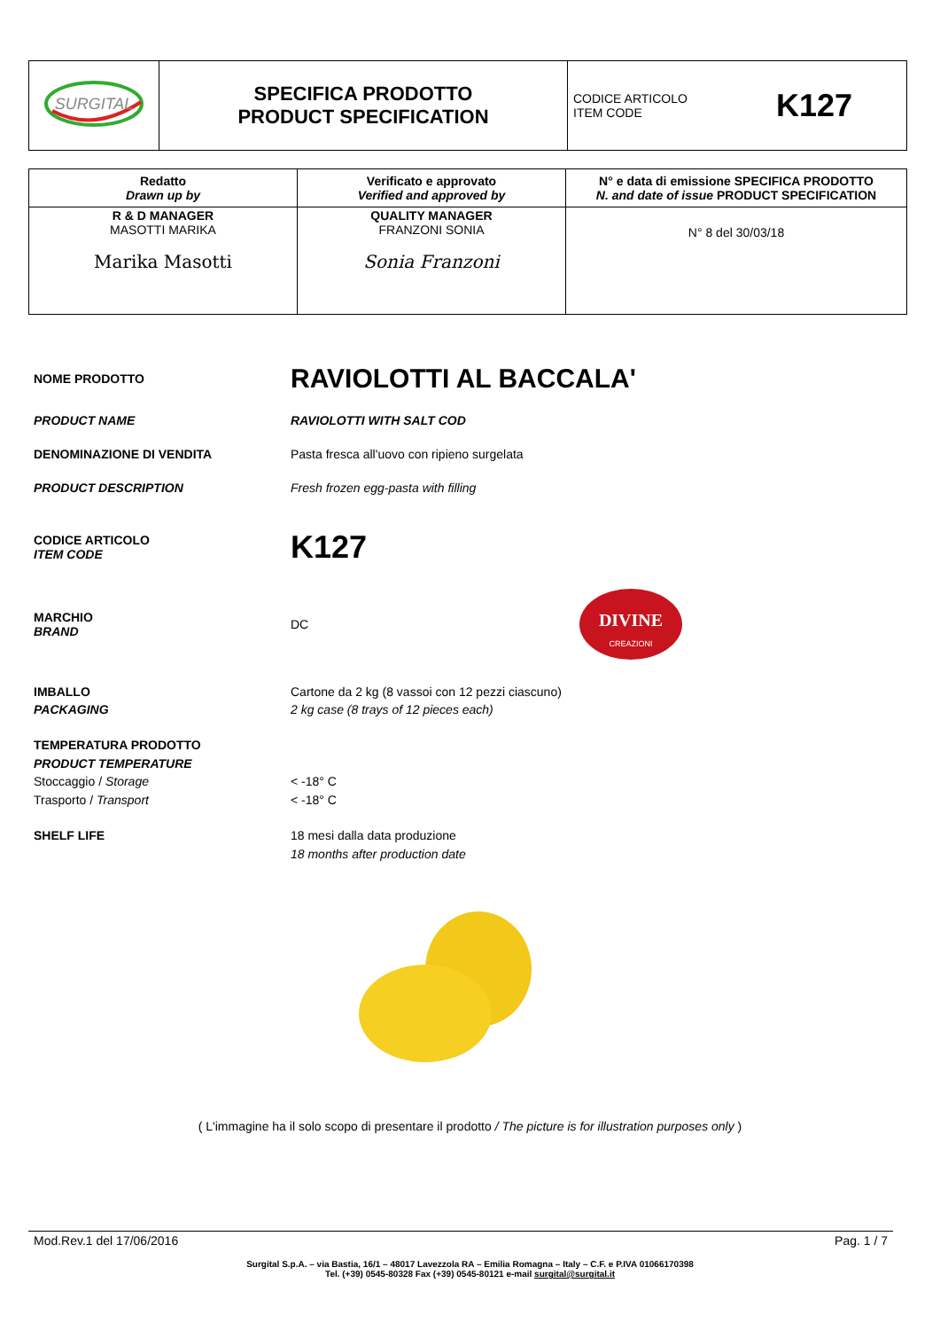| SURGITAL | SPECIFICA PRODOTTO PRODUCT SPECIFICATION | CODICE ARTICOLO ITEM CODE K127 |
| Redatto Drawn up by | Verificato e approvato Verified and approved by | N° e data di emissione SPECIFICA PRODOTTO N. and date of issue PRODUCT SPECIFICATION |
| R & D MANAGER MASOTTI MARIKA Marika Masotti | QUALITY MANAGER FRANZONI SONIA Sonia Franzoni | N° 8 del 30/03/18 |
NOME PRODOTTO
RAVIOLOTTI AL BACCALA'
PRODUCT NAME RAVIOLOTTI WITH SALT COD
DENOMINAZIONE DI VENDITA Pasta fresca all'uovo con ripieno surgelata
PRODUCT DESCRIPTION Fresh frozen egg-pasta with filling
CODICE ARTICOLO
ITEM CODE
K127
MARCHIO
BRAND
DC
DIVINE
CREAZIONI
IMBALLO
PACKAGING
Cartone da 2 kg (8 vassoi con 12 pezzi ciascuno)
2 kg case (8 trays of 12 pieces each)
TEMPERATURA PRODOTTO
PRODUCT TEMPERATURE
Stoccaggio / Storage
Trasporto / Transport
< -18° C
< -18° C
SHELF LIFE 18 mesi dalla data produzione
18 months after production date
( L'immagine ha il solo scopo di presentare il prodotto / The picture is for illustration purposes only )
Mod.Rev.1 del 17/06/2016 Pag. 1 / 7
Surgital S.p.A. – via Bastia, 16/1 – 48017 Lavezzola RA – Emilia Romagna – Italy – C.F. e P.IVA 01066170398
Tel. (+39) 0545-80328 Fax (+39) 0545-80121 e-mail surgital@surgital.it